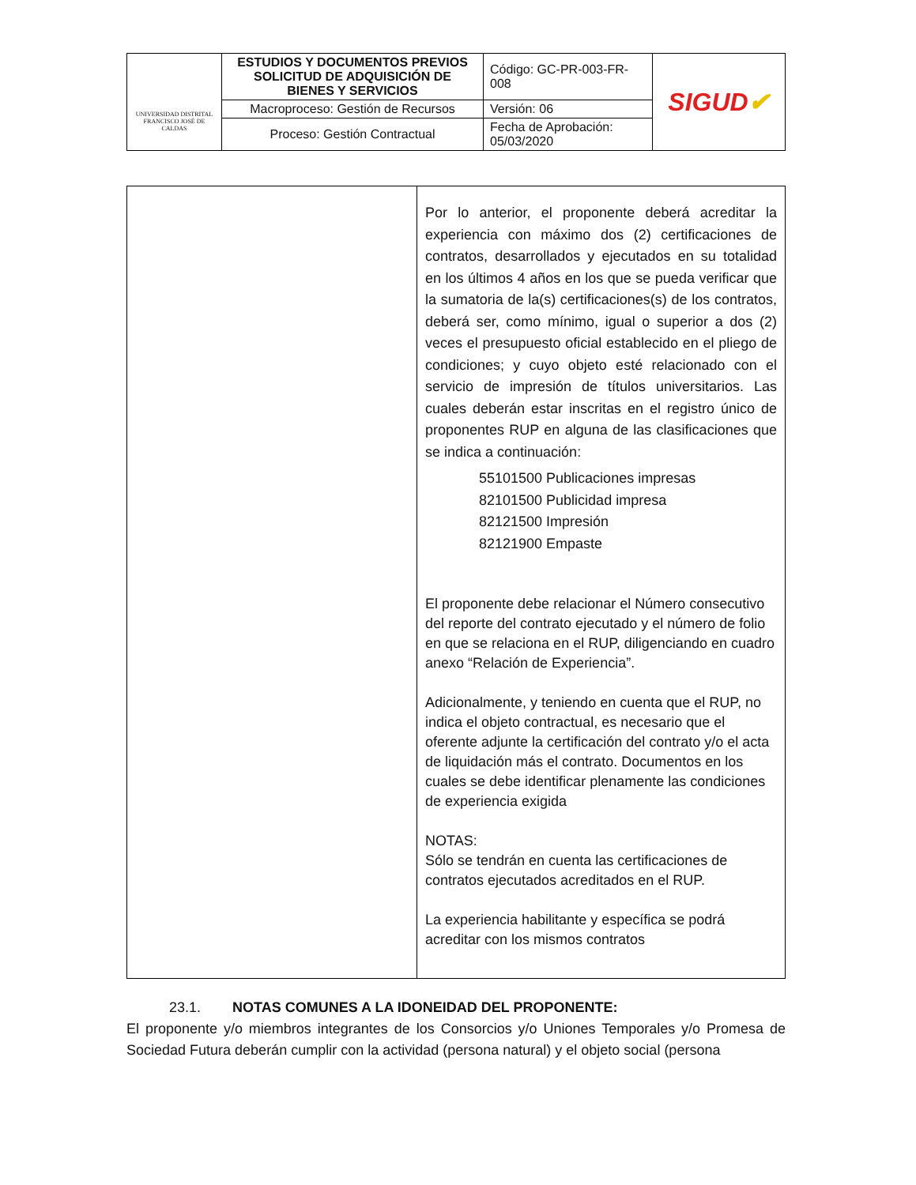| UNIVERSIDAD DISTRITAL FRANCISCO JOSÉ DE CALDAS | ESTUDIOS Y DOCUMENTOS PREVIOS SOLICITUD DE ADQUISICIÓN DE BIENES Y SERVICIOS | Código: GC-PR-003-FR-008 | SIGUD ✔ |
| | Macroproceso: Gestión de Recursos | Versión: 06 | |
| | Proceso: Gestión Contractual | Fecha de Aprobación: 05/03/2020 | |
| | Por lo anterior, el proponente deberá acreditar la experiencia con máximo dos (2) certificaciones de contratos, desarrollados y ejecutados en su totalidad en los últimos 4 años en los que se pueda verificar que la sumatoria de la(s) certificaciones(s) de los contratos, deberá ser, como mínimo, igual o superior a dos (2) veces el presupuesto oficial establecido en el pliego de condiciones; y cuyo objeto esté relacionado con el servicio de impresión de títulos universitarios. Las cuales deberán estar inscritas en el registro único de proponentes RUP en alguna de las clasificaciones que se indica a continuación: 55101500 Publicaciones impresas 82101500 Publicidad impresa 82121500 Impresión 82121900 Empaste El proponente debe relacionar el Número consecutivo del reporte del contrato ejecutado y el número de folio en que se relaciona en el RUP, diligenciando en cuadro anexo “Relación de Experiencia”. Adicionalmente, y teniendo en cuenta que el RUP, no indica el objeto contractual, es necesario que el oferente adjunte la certificación del contrato y/o el acta de liquidación más el contrato. Documentos en los cuales se debe identificar plenamente las condiciones de experiencia exigida NOTAS: Sólo se tendrán en cuenta las certificaciones de contratos ejecutados acreditados en el RUP. La experiencia habilitante y específica se podrá acreditar con los mismos contratos |
23.1. NOTAS COMUNES A LA IDONEIDAD DEL PROPONENTE:
El proponente y/o miembros integrantes de los Consorcios y/o Uniones Temporales y/o Promesa de Sociedad Futura deberán cumplir con la actividad (persona natural) y el objeto social (persona